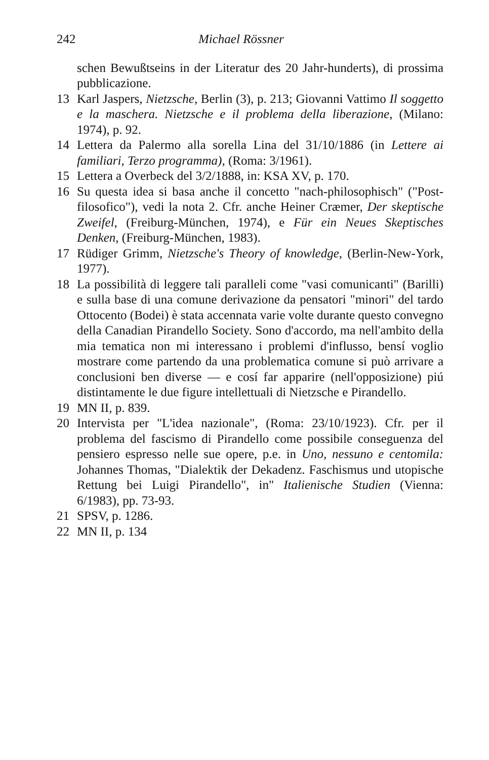242 Michael Rössner
schen Bewußtseins in der Literatur des 20 Jahr-hunderts), di prossima pubblicazione.
13 Karl Jaspers, Nietzsche, Berlin (3), p. 213; Giovanni Vattimo Il soggetto e la maschera. Nietzsche e il problema della liberazione, (Milano: 1974), p. 92.
14 Lettera da Palermo alla sorella Lina del 31/10/1886 (in Lettere ai familiari, Terzo programma), (Roma: 3/1961).
15 Lettera a Overbeck del 3/2/1888, in: KSA XV, p. 170.
16 Su questa idea si basa anche il concetto "nach-philosophisch" ("Post-filosofico"), vedi la nota 2. Cfr. anche Heiner Cræmer, Der skeptische Zweifel, (Freiburg-München, 1974), e Für ein Neues Skeptisches Denken, (Freiburg-München, 1983).
17 Rüdiger Grimm, Nietzsche's Theory of knowledge, (Berlin-New-York, 1977).
18 La possibilità di leggere tali paralleli come "vasi comunicanti" (Barilli) e sulla base di una comune derivazione da pensatori "minori" del tardo Ottocento (Bodei) è stata accennata varie volte durante questo convegno della Canadian Pirandello Society. Sono d'accordo, ma nell'ambito della mia tematica non mi interessano i problemi d'influsso, bensí voglio mostrare come partendo da una problematica comune si può arrivare a conclusioni ben diverse — e cosí far apparire (nell'opposizione) piú distintamente le due figure intellettuali di Nietzsche e Pirandello.
19 MN II, p. 839.
20 Intervista per "L'idea nazionale", (Roma: 23/10/1923). Cfr. per il problema del fascismo di Pirandello come possibile conseguenza del pensiero espresso nelle sue opere, p.e. in Uno, nessuno e centomila: Johannes Thomas, "Dialektik der Dekadenz. Faschismus und utopische Rettung bei Luigi Pirandello", in" Italienische Studien (Vienna: 6/1983), pp. 73-93.
21 SPSV, p. 1286.
22 MN II, p. 134